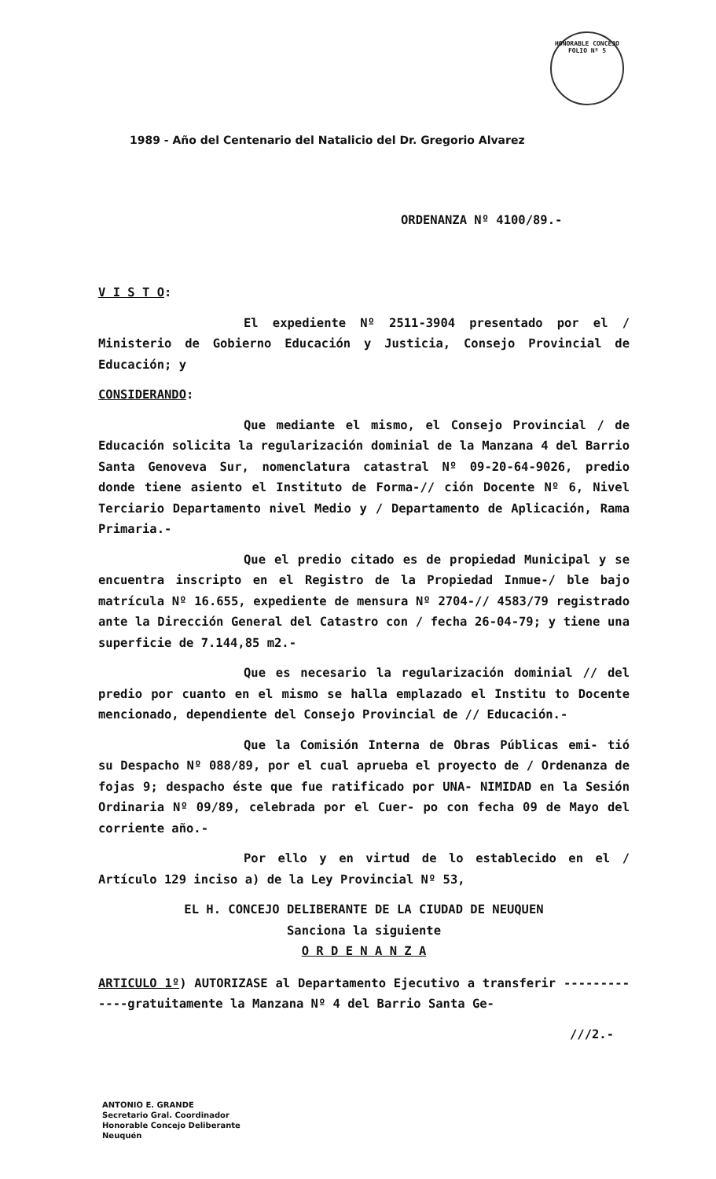HONORABLE CONCEJO
FOLIO Nº 5
1989 - Año del Centenario del Natalicio del Dr. Gregorio Alvarez
ORDENANZA Nº 4100/89.-
V I S T O:
El expediente Nº 2511-3904 presentado por el / Ministerio de Gobierno Educación y Justicia, Consejo Provincial de Educación; y
CONSIDERANDO:
Que mediante el mismo, el Consejo Provincial / de Educación solicita la regularización dominial de la Manzana 4 del Barrio Santa Genoveva Sur, nomenclatura catastral Nº 09-20-64-9026, predio donde tiene asiento el Instituto de Forma-// ción Docente Nº 6, Nivel Terciario Departamento nivel Medio y / Departamento de Aplicación, Rama Primaria.-
Que el predio citado es de propiedad Municipal y se encuentra inscripto en el Registro de la Propiedad Inmue-/ ble bajo matrícula Nº 16.655, expediente de mensura Nº 2704-// 4583/79 registrado ante la Dirección General del Catastro con / fecha 26-04-79; y tiene una superficie de 7.144,85 m2.-
Que es necesario la regularización dominial // del predio por cuanto en el mismo se halla emplazado el Institu to Docente mencionado, dependiente del Consejo Provincial de // Educación.-
Que la Comisión Interna de Obras Públicas emi- tió su Despacho Nº 088/89, por el cual aprueba el proyecto de / Ordenanza de fojas 9; despacho éste que fue ratificado por UNA- NIMIDAD en la Sesión Ordinaria Nº 09/89, celebrada por el Cuer- po con fecha 09 de Mayo del corriente año.-
Por ello y en virtud de lo establecido en el / Artículo 129 inciso a) de la Ley Provincial Nº 53,
EL H. CONCEJO DELIBERANTE DE LA CIUDAD DE NEUQUEN
Sanciona la siguiente
O R D E N A N Z A
ARTICULO 1º) AUTORIZASE al Departamento Ejecutivo a transferir -------------gratuitamente la Manzana Nº 4 del Barrio Santa Ge-
///2.-
ANTONIO E. GRANDE
Secretario Gral. Coordinador
Honorable Concejo Deliberante
Neuquén